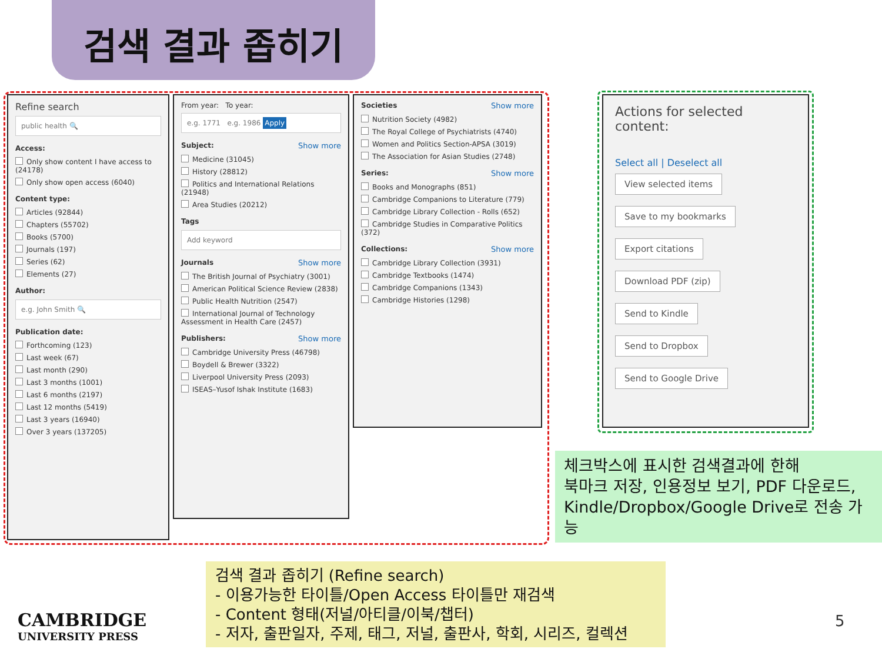검색 결과 좁히기
Refine search
public health 🔍
Access:
Only show content I have access to (24178)
Only show open access (6040)
Content type:
Articles (92844)
Chapters (55702)
Books (5700)
Journals (197)
Series (62)
Elements (27)
Author:
e.g. John Smith 🔍
Publication date:
Forthcoming (123)
Last week (67)
Last month (290)
Last 3 months (1001)
Last 6 months (2197)
Last 12 months (5419)
Last 3 years (16940)
Over 3 years (137205)
From year: To year:
e.g. 1771 e.g. 1986 Apply
Subject: Show more
Medicine (31045)
History (28812)
Politics and International Relations (21948)
Area Studies (20212)
Tags
Add keyword
Journals Show more
The British Journal of Psychiatry (3001)
American Political Science Review (2838)
Public Health Nutrition (2547)
International Journal of Technology Assessment in Health Care (2457)
Publishers: Show more
Cambridge University Press (46798)
Boydell & Brewer (3322)
Liverpool University Press (2093)
ISEAS–Yusof Ishak Institute (1683)
Societies Show more
Nutrition Society (4982)
The Royal College of Psychiatrists (4740)
Women and Politics Section-APSA (3019)
The Association for Asian Studies (2748)
Series: Show more
Books and Monographs (851)
Cambridge Companions to Literature (779)
Cambridge Library Collection - Rolls (652)
Cambridge Studies in Comparative Politics (372)
Collections: Show more
Cambridge Library Collection (3931)
Cambridge Textbooks (1474)
Cambridge Companions (1343)
Cambridge Histories (1298)
Actions for selected content:
Select all | Deselect all
View selected items
Save to my bookmarks
Export citations
Download PDF (zip)
Send to Kindle
Send to Dropbox
Send to Google Drive
체크박스에 표시한 검색결과에 한해
북마크 저장, 인용정보 보기, PDF 다운로드, Kindle/Dropbox/Google Drive로 전송 가능
검색 결과 좁히기 (Refine search)
- 이용가능한 타이틀/Open Access 타이틀만 재검색
- Content 형태(저널/아티클/이북/챕터)
- 저자, 출판일자, 주제, 태그, 저널, 출판사, 학회, 시리즈, 컬렉션
CAMBRIDGE
UNIVERSITY PRESS
5